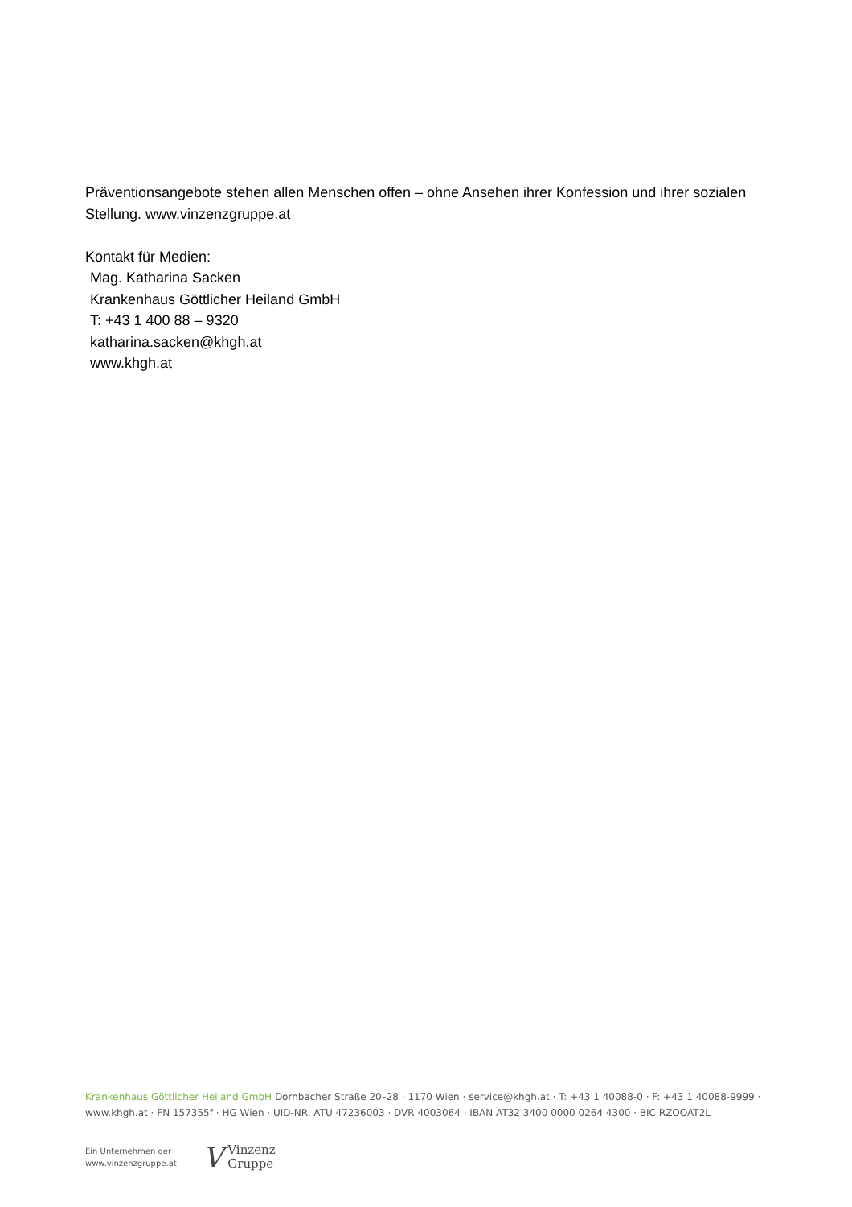Präventionsangebote stehen allen Menschen offen – ohne Ansehen ihrer Konfession und ihrer sozialen Stellung. www.vinzenzgruppe.at
Kontakt für Medien:
Mag. Katharina Sacken
Krankenhaus Göttlicher Heiland GmbH
T: +43 1 400 88 – 9320
katharina.sacken@khgh.at
www.khgh.at
Krankenhaus Göttlicher Heiland GmbH Dornbacher Straße 20–28 · 1170 Wien · service@khgh.at · T: +43 1 40088-0 · F: +43 1 40088-9999 · www.khgh.at · FN 157355f · HG Wien · UID-NR. ATU 47236003 · DVR 4003064 · IBAN AT32 3400 0000 0264 4300 · BIC RZOOAT2L
Ein Unternehmen der
www.vinzenzgruppe.at
V
Vinzenz
Gruppe